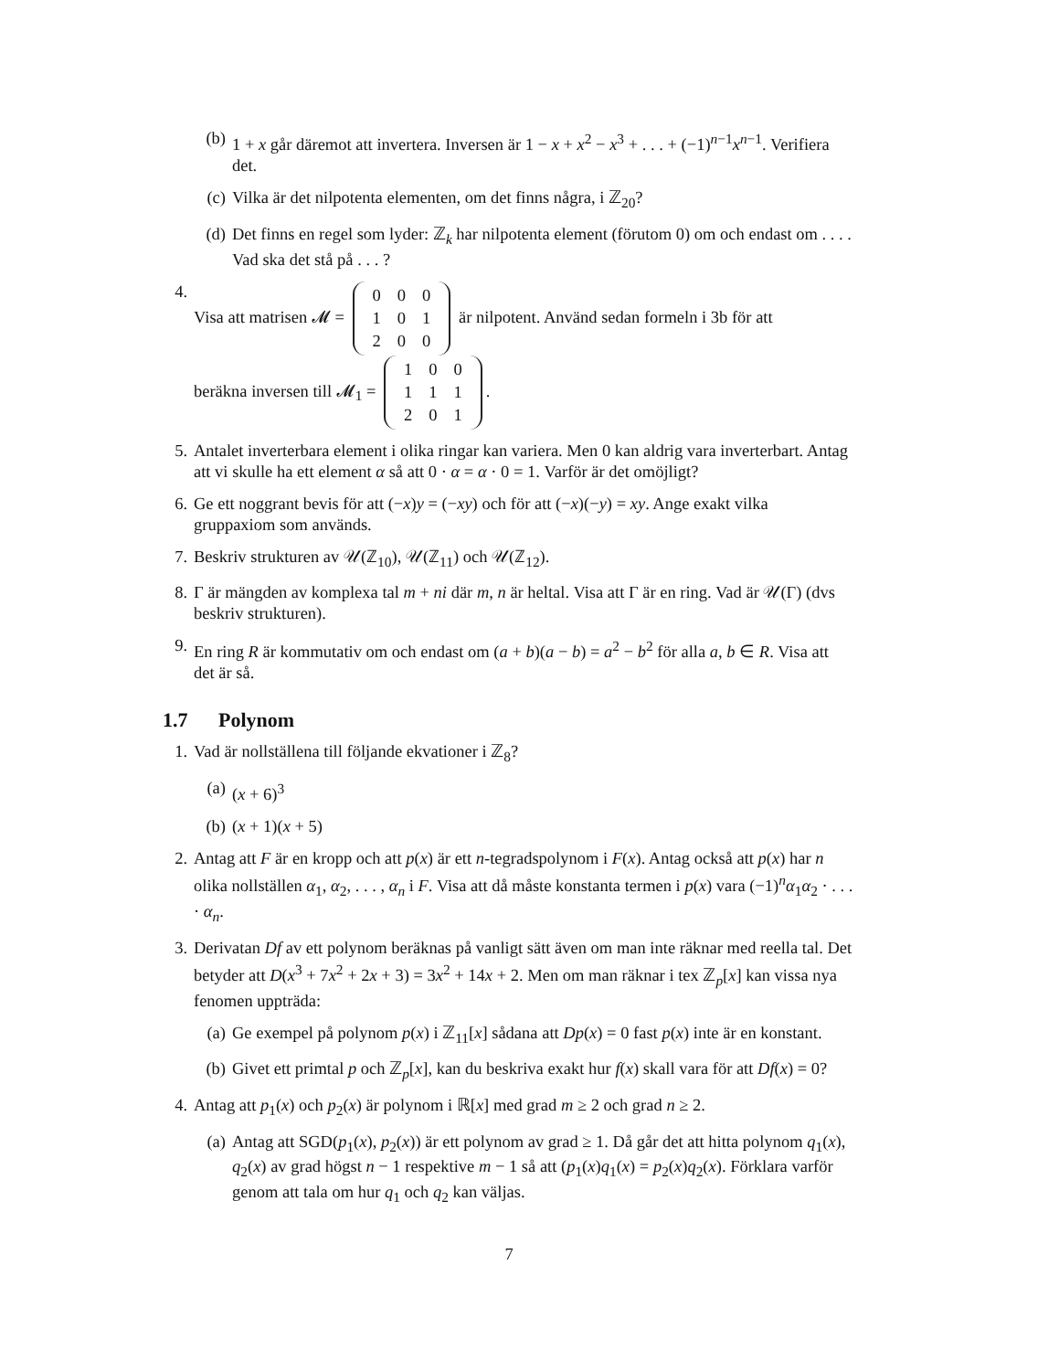(b) 1 + x går däremot att invertera. Inversen är 1 − x + x<sup>2</sup> − x<sup>3</sup> + . . . + (−1)<sup>n−1</sup>x<sup>n−1</sup>. Verifiera det.
(c) Vilka är det nilpotenta elementen, om det finns några, i ℤ<sub>20</sub>?
(d) Det finns en regel som lyder: ℤ<sub>k</sub> har nilpotenta element (förutom 0) om och endast om . . . . Vad ska det stå på . . . ?
4. Visa att matrisen 𝓜 =
| 0 | 0 | 0 |
| 1 | 0 | 1 |
| 2 | 0 | 0 |
är nilpotent. Använd sedan formeln i 3b för att
beräkna inversen till 𝓜<sub>1</sub> =
| 1 | 0 | 0 |
| 1 | 1 | 1 |
| 2 | 0 | 1 |
.
5. Antalet inverterbara element i olika ringar kan variera. Men 0 kan aldrig vara inverterbart. Antag att vi skulle ha ett element α så att 0 · α = α · 0 = 1. Varför är det omöjligt?
6. Ge ett noggrant bevis för att (−x)y = (−xy) och för att (−x)(−y) = xy. Ange exakt vilka gruppaxiom som används.
7. Beskriv strukturen av 𝒰(ℤ<sub>10</sub>), 𝒰(ℤ<sub>11</sub>) och 𝒰(ℤ<sub>12</sub>).
8. Γ är mängden av komplexa tal m + ni där m, n är heltal. Visa att Γ är en ring. Vad är 𝒰(Γ) (dvs beskriv strukturen).
9. En ring R är kommutativ om och endast om (a + b)(a − b) = a<sup>2</sup> − b<sup>2</sup> för alla a, b ∈ R. Visa att det är så.
1.7 Polynom
1. Vad är nollställena till följande ekvationer i ℤ<sub>8</sub>?
(a) (x + 6)<sup>3</sup>
(b) (x + 1)(x + 5)
2. Antag att F är en kropp och att p(x) är ett n-tegradspolynom i F(x). Antag också att p(x) har n olika nollställen α<sub>1</sub>, α<sub>2</sub>, . . . , α<sub>n</sub> i F. Visa att då måste konstanta termen i p(x) vara (−1)<sup>n</sup>α<sub>1</sub>α<sub>2</sub> · . . . · α<sub>n</sub>.
3. Derivatan Df av ett polynom beräknas på vanligt sätt även om man inte räknar med reella tal. Det betyder att D(x<sup>3</sup> + 7x<sup>2</sup> + 2x + 3) = 3x<sup>2</sup> + 14x + 2. Men om man räknar i tex ℤ<sub>p</sub>[x] kan vissa nya fenomen uppträda:
(a) Ge exempel på polynom p(x) i ℤ<sub>11</sub>[x] sådana att Dp(x) = 0 fast p(x) inte är en konstant.
(b) Givet ett primtal p och ℤ<sub>p</sub>[x], kan du beskriva exakt hur f(x) skall vara för att Df(x) = 0?
4. Antag att p<sub>1</sub>(x) och p<sub>2</sub>(x) är polynom i ℝ[x] med grad m ≥ 2 och grad n ≥ 2.
(a) Antag att SGD(p<sub>1</sub>(x), p<sub>2</sub>(x)) är ett polynom av grad ≥ 1. Då går det att hitta polynom q<sub>1</sub>(x), q<sub>2</sub>(x) av grad högst n − 1 respektive m − 1 så att (p<sub>1</sub>(x)q<sub>1</sub>(x) = p<sub>2</sub>(x)q<sub>2</sub>(x). Förklara varför genom att tala om hur q<sub>1</sub> och q<sub>2</sub> kan väljas.
7